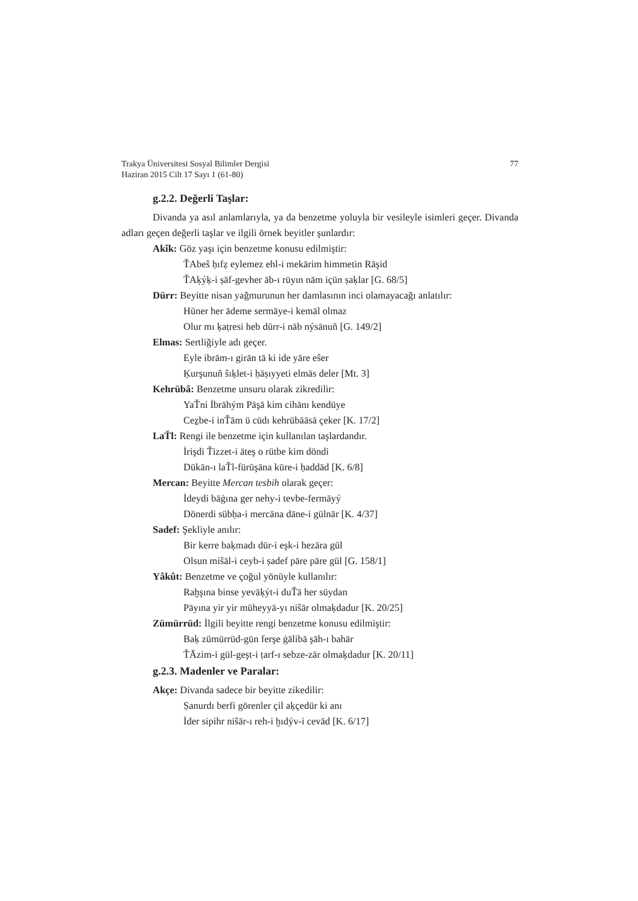Trakya Üniversitesi Sosyal Bilimler Dergisi
Haziran 2015 Cilt 17 Sayı 1 (61-80)
77
g.2.2. Değerli Taşlar:
Divanda ya asıl anlamlarıyla, ya da benzetme yoluyla bir vesileyle isimleri geçer. Divanda adları geçen değerli taşlar ve ilgili örnek beyitler şunlardır:
Akîk: Göz yaşı için benzetme konusu edilmiştir:
ŤAbeŝ ḥıfẓ eylemez ehl-i mekārim himmetin Rāşid
ŤAķýķ-i ṣāf-gevher āb-ı rūyın nām içün ṣaķlar [G. 68/5]
Dürr: Beyitte nisan yağmurunun her damlasının inci olamayacağı anlatılır:
Hüner her ādeme sermāye-i kemāl olmaz
Olur mı ķaṭresi heb dürr-i nāb nýsānuñ [G. 149/2]
Elmas: Sertliğiyle adı geçer.
Eyle ibrām-ı girān tā ki ide yāre eŝer
Ķurşunuñ ŝıķlet-i ḥāṣıyyeti elmās deler [Mt. 3]
Kehrübâ: Benzetme unsuru olarak zikredilir:
YaŤni İbrāhým Pāşā kim cihānı kendüye
Ceẕbe-i inŤām ü cūdı kehrübāāsā çeker [K. 17/2]
LaŤl: Rengi ile benzetme için kullanılan taşlardandır.
İrişdi Ťizzet-i āteş o rütbe kim döndi
Dükān-ı laŤl-fürūşāna kūre-i ḥaddād [K. 6/8]
Mercan: Beyitte Mercan tesbih olarak geçer:
İdeydi bāġına ger nehy-i tevbe-fermāyý
Dönerdi sübḥa-i mercāna dāne-i gülnār [K. 4/37]
Sadef: Şekliyle anılır:
Bir kerre baķmadı dür-i eşk-i hezāra gül
Olsun miŝāl-i ceyb-i ṣadef pāre pāre gül [G. 158/1]
Yâkût: Benzetme ve çoğul yönüyle kullanılır:
Raḫşına binse yevāķýt-i duŤā her sūydan
Pāyına yir yir müheyyā-yı niŝār olmaķdadur [K. 20/25]
Zümürrüd: İlgili beyitte rengi benzetme konusu edilmiştir:
Baķ zümürrüd-gūn ferşe ġālibā şāh-ı bahār
ŤĀzim-i gül-geşt-i ṭarf-ı sebze-zār olmaķdadur [K. 20/11]
g.2.3. Madenler ve Paralar:
Akçe: Divanda sadece bir beyitte zikedilir:
Ṣanurdı berfi görenler çil aķçedür ki anı
İder sipihr niŝār-ı reh-i ḫıdýv-i cevād [K. 6/17]